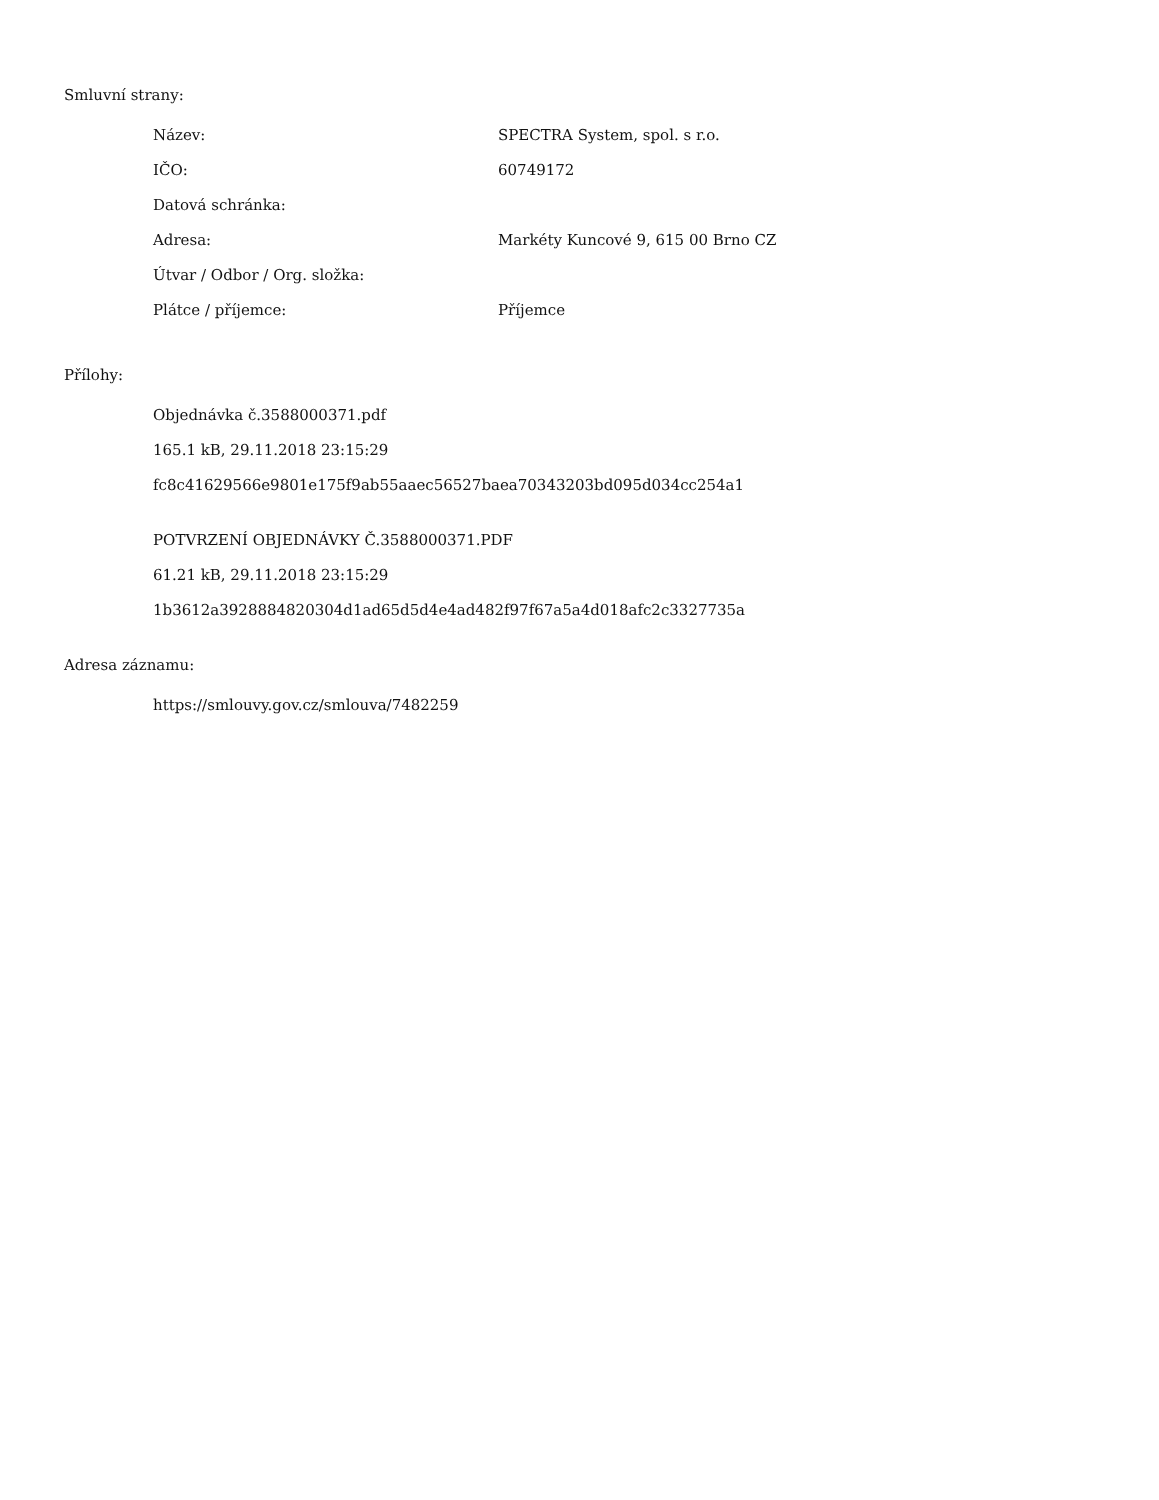Smluvní strany:
| Název: | SPECTRA System, spol. s r.o. |
| IČO: | 60749172 |
| Datová schránka: | |
| Adresa: | Markéty Kuncové 9, 615 00 Brno CZ |
| Útvar / Odbor / Org. složka: | |
| Plátce / příjemce: | Příjemce |
Přílohy:
Objednávka č.3588000371.pdf
165.1 kB, 29.11.2018 23:15:29
fc8c41629566e9801e175f9ab55aaec56527baea70343203bd095d034cc254a1
POTVRZENÍ OBJEDNÁVKY Č.3588000371.PDF
61.21 kB, 29.11.2018 23:15:29
1b3612a3928884820304d1ad65d5d4e4ad482f97f67a5a4d018afc2c3327735a
Adresa záznamu:
https://smlouvy.gov.cz/smlouva/7482259